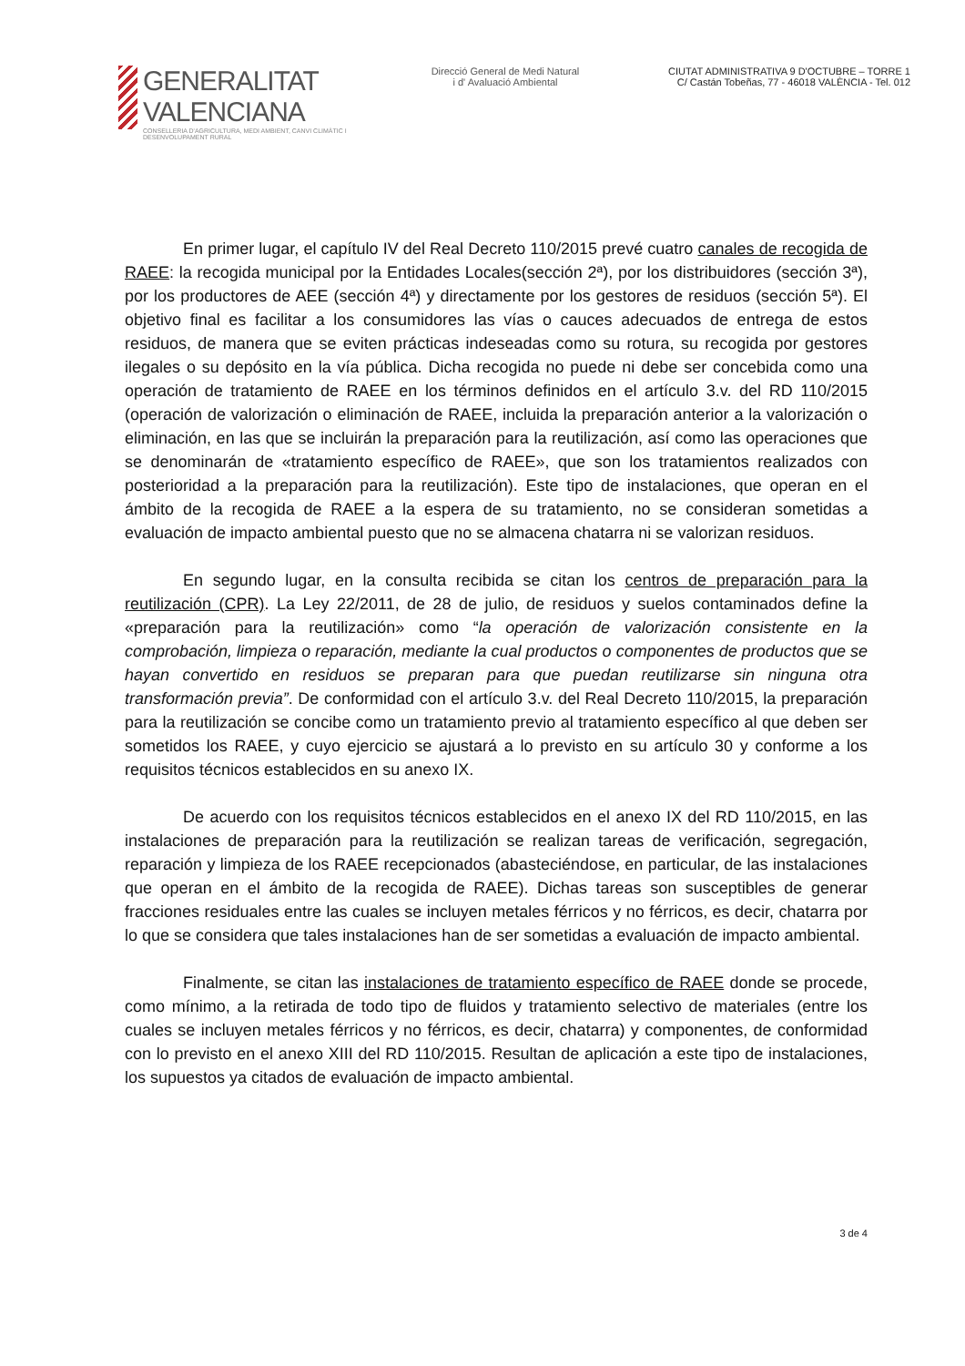GENERALITAT VALENCIANA
CONSELLERIA D'AGRICULTURA, MEDI AMBIENT, CANVI CLIMÀTIC I DESENVOLUPAMENT RURAL
Direcció General de Medi Natural
i d' Avaluació Ambiental
CIUTAT ADMINISTRATIVA 9 D'OCTUBRE – TORRE 1
C/ Castán Tobeñas, 77 - 46018 VALÈNCIA - Tel. 012
En primer lugar, el capítulo IV del Real Decreto 110/2015 prevé cuatro canales de recogida de RAEE: la recogida municipal por la Entidades Locales(sección 2ª), por los distribuidores (sección 3ª), por los productores de AEE (sección 4ª) y directamente por los gestores de residuos (sección 5ª). El objetivo final es facilitar a los consumidores las vías o cauces adecuados de entrega de estos residuos, de manera que se eviten prácticas indeseadas como su rotura, su recogida por gestores ilegales o su depósito en la vía pública. Dicha recogida no puede ni debe ser concebida como una operación de tratamiento de RAEE en los términos definidos en el artículo 3.v. del RD 110/2015 (operación de valorización o eliminación de RAEE, incluida la preparación anterior a la valorización o eliminación, en las que se incluirán la preparación para la reutilización, así como las operaciones que se denominarán de «tratamiento específico de RAEE», que son los tratamientos realizados con posterioridad a la preparación para la reutilización). Este tipo de instalaciones, que operan en el ámbito de la recogida de RAEE a la espera de su tratamiento, no se consideran sometidas a evaluación de impacto ambiental puesto que no se almacena chatarra ni se valorizan residuos.
En segundo lugar, en la consulta recibida se citan los centros de preparación para la reutilización (CPR). La Ley 22/2011, de 28 de julio, de residuos y suelos contaminados define la «preparación para la reutilización» como “la operación de valorización consistente en la comprobación, limpieza o reparación, mediante la cual productos o componentes de productos que se hayan convertido en residuos se preparan para que puedan reutilizarse sin ninguna otra transformación previa”. De conformidad con el artículo 3.v. del Real Decreto 110/2015, la preparación para la reutilización se concibe como un tratamiento previo al tratamiento específico al que deben ser sometidos los RAEE, y cuyo ejercicio se ajustará a lo previsto en su artículo 30 y conforme a los requisitos técnicos establecidos en su anexo IX.
De acuerdo con los requisitos técnicos establecidos en el anexo IX del RD 110/2015, en las instalaciones de preparación para la reutilización se realizan tareas de verificación, segregación, reparación y limpieza de los RAEE recepcionados (abasteciéndose, en particular, de las instalaciones que operan en el ámbito de la recogida de RAEE). Dichas tareas son susceptibles de generar fracciones residuales entre las cuales se incluyen metales férricos y no férricos, es decir, chatarra por lo que se considera que tales instalaciones han de ser sometidas a evaluación de impacto ambiental.
Finalmente, se citan las instalaciones de tratamiento específico de RAEE donde se procede, como mínimo, a la retirada de todo tipo de fluidos y tratamiento selectivo de materiales (entre los cuales se incluyen metales férricos y no férricos, es decir, chatarra) y componentes, de conformidad con lo previsto en el anexo XIII del RD 110/2015. Resultan de aplicación a este tipo de instalaciones, los supuestos ya citados de evaluación de impacto ambiental.
3 de 4